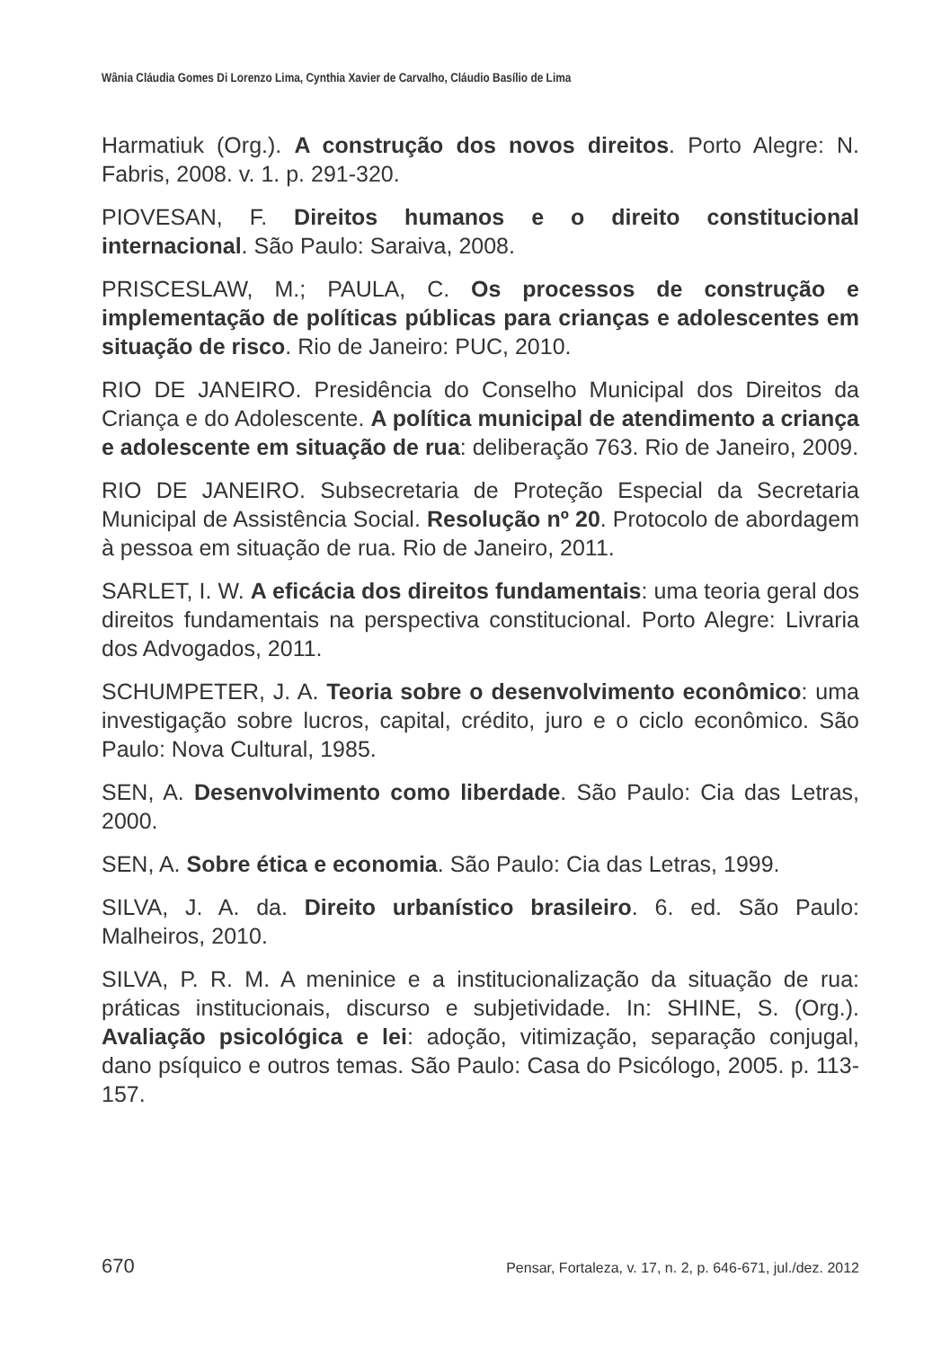Wânia Cláudia Gomes Di Lorenzo Lima, Cynthia Xavier de Carvalho, Cláudio Basílio de Lima
Harmatiuk (Org.). A construção dos novos direitos. Porto Alegre: N. Fabris, 2008. v. 1. p. 291-320.
PIOVESAN, F. Direitos humanos e o direito constitucional internacional. São Paulo: Saraiva, 2008.
PRISCESLAW, M.; PAULA, C. Os processos de construção e implementação de políticas públicas para crianças e adolescentes em situação de risco. Rio de Janeiro: PUC, 2010.
RIO DE JANEIRO. Presidência do Conselho Municipal dos Direitos da Criança e do Adolescente. A política municipal de atendimento a criança e adolescente em situação de rua: deliberação 763. Rio de Janeiro, 2009.
RIO DE JANEIRO. Subsecretaria de Proteção Especial da Secretaria Municipal de Assistência Social. Resolução nº 20. Protocolo de abordagem à pessoa em situação de rua. Rio de Janeiro, 2011.
SARLET, I. W. A eficácia dos direitos fundamentais: uma teoria geral dos direitos fundamentais na perspectiva constitucional. Porto Alegre: Livraria dos Advogados, 2011.
SCHUMPETER, J. A. Teoria sobre o desenvolvimento econômico: uma investigação sobre lucros, capital, crédito, juro e o ciclo econômico. São Paulo: Nova Cultural, 1985.
SEN, A. Desenvolvimento como liberdade. São Paulo: Cia das Letras, 2000.
SEN, A. Sobre ética e economia. São Paulo: Cia das Letras, 1999.
SILVA, J. A. da. Direito urbanístico brasileiro. 6. ed. São Paulo: Malheiros, 2010.
SILVA, P. R. M. A meninice e a institucionalização da situação de rua: práticas institucionais, discurso e subjetividade. In: SHINE, S. (Org.). Avaliação psicológica e lei: adoção, vitimização, separação conjugal, dano psíquico e outros temas. São Paulo: Casa do Psicólogo, 2005. p. 113-157.
670 Pensar, Fortaleza, v. 17, n. 2, p. 646-671, jul./dez. 2012